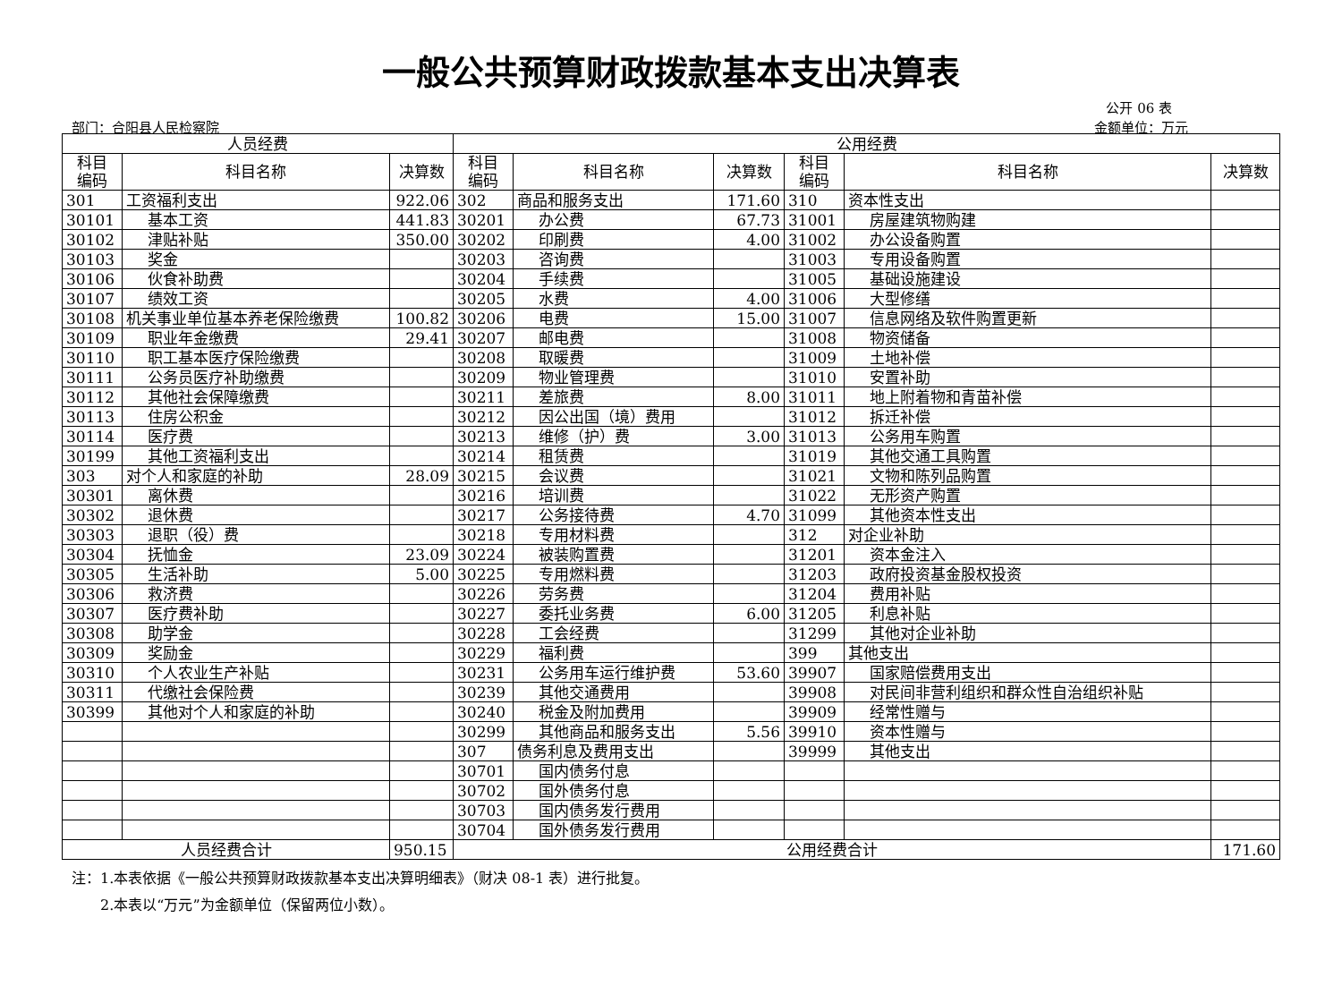一般公共预算财政拨款基本支出决算表
公开 06 表
部门：合阳县人民检察院 金额单位：万元
| 人员经费 | | | 公用经费 | | | | | |
| --- | --- | --- | --- | --- | --- | --- | --- | --- |
| 科目 编码 | 科目名称 | 决算数 | 科目 编码 | 科目名称 | 决算数 | 科目 编码 | 科目名称 | 决算数 |
| 301 | 工资福利支出 | 922.06 | 302 | 商品和服务支出 | 171.60 | 310 | 资本性支出 | |
| 30101 | 基本工资 | 441.83 | 30201 | 办公费 | 67.73 | 31001 | 房屋建筑物购建 | |
| 30102 | 津贴补贴 | 350.00 | 30202 | 印刷费 | 4.00 | 31002 | 办公设备购置 | |
| 30103 | 奖金 | | 30203 | 咨询费 | | 31003 | 专用设备购置 | |
| 30106 | 伙食补助费 | | 30204 | 手续费 | | 31005 | 基础设施建设 | |
| 30107 | 绩效工资 | | 30205 | 水费 | 4.00 | 31006 | 大型修缮 | |
| 30108 | 机关事业单位基本养老保险缴费 | 100.82 | 30206 | 电费 | 15.00 | 31007 | 信息网络及软件购置更新 | |
| 30109 | 职业年金缴费 | 29.41 | 30207 | 邮电费 | | 31008 | 物资储备 | |
| 30110 | 职工基本医疗保险缴费 | | 30208 | 取暖费 | | 31009 | 土地补偿 | |
| 30111 | 公务员医疗补助缴费 | | 30209 | 物业管理费 | | 31010 | 安置补助 | |
| 30112 | 其他社会保障缴费 | | 30211 | 差旅费 | 8.00 | 31011 | 地上附着物和青苗补偿 | |
| 30113 | 住房公积金 | | 30212 | 因公出国（境）费用 | | 31012 | 拆迁补偿 | |
| 30114 | 医疗费 | | 30213 | 维修（护）费 | 3.00 | 31013 | 公务用车购置 | |
| 30199 | 其他工资福利支出 | | 30214 | 租赁费 | | 31019 | 其他交通工具购置 | |
| 303 | 对个人和家庭的补助 | 28.09 | 30215 | 会议费 | | 31021 | 文物和陈列品购置 | |
| 30301 | 离休费 | | 30216 | 培训费 | | 31022 | 无形资产购置 | |
| 30302 | 退休费 | | 30217 | 公务接待费 | 4.70 | 31099 | 其他资本性支出 | |
| 30303 | 退职（役）费 | | 30218 | 专用材料费 | | 312 | 对企业补助 | |
| 30304 | 抚恤金 | 23.09 | 30224 | 被装购置费 | | 31201 | 资本金注入 | |
| 30305 | 生活补助 | 5.00 | 30225 | 专用燃料费 | | 31203 | 政府投资基金股权投资 | |
| 30306 | 救济费 | | 30226 | 劳务费 | | 31204 | 费用补贴 | |
| 30307 | 医疗费补助 | | 30227 | 委托业务费 | 6.00 | 31205 | 利息补贴 | |
| 30308 | 助学金 | | 30228 | 工会经费 | | 31299 | 其他对企业补助 | |
| 30309 | 奖励金 | | 30229 | 福利费 | | 399 | 其他支出 | |
| 30310 | 个人农业生产补贴 | | 30231 | 公务用车运行维护费 | 53.60 | 39907 | 国家赔偿费用支出 | |
| 30311 | 代缴社会保险费 | | 30239 | 其他交通费用 | | 39908 | 对民间非营利组织和群众性自治组织补贴 | |
| 30399 | 其他对个人和家庭的补助 | | 30240 | 税金及附加费用 | | 39909 | 经常性赠与 | |
| | | | 30299 | 其他商品和服务支出 | 5.56 | 39910 | 资本性赠与 | |
| | | | 307 | 债务利息及费用支出 | | 39999 | 其他支出 | |
| | | | 30701 | 国内债务付息 | | | | |
| | | | 30702 | 国外债务付息 | | | | |
| | | | 30703 | 国内债务发行费用 | | | | |
| | | | 30704 | 国外债务发行费用 | | | | |
| 人员经费合计 | | 950.15 | 公用经费合计 | | | | | 171.60 |
注：1.本表依据《一般公共预算财政拨款基本支出决算明细表》（财决 08-1 表）进行批复。
  2.本表以“万元”为金额单位（保留两位小数）。